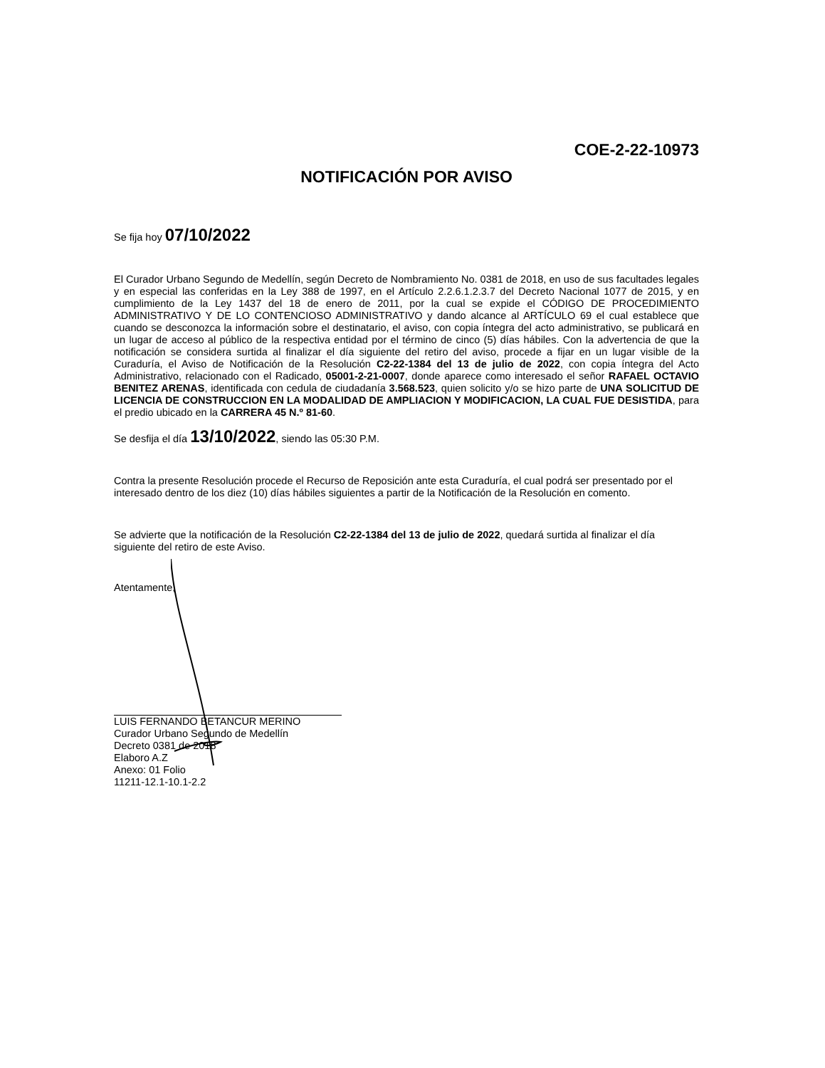COE-2-22-10973
NOTIFICACIÓN POR AVISO
Se fija hoy 07/10/2022
El Curador Urbano Segundo de Medellín, según Decreto de Nombramiento No. 0381 de 2018, en uso de sus facultades legales y en especial las conferidas en la Ley 388 de 1997, en el Artículo 2.2.6.1.2.3.7 del Decreto Nacional 1077 de 2015, y en cumplimiento de la Ley 1437 del 18 de enero de 2011, por la cual se expide el CÓDIGO DE PROCEDIMIENTO ADMINISTRATIVO Y DE LO CONTENCIOSO ADMINISTRATIVO y dando alcance al ARTÍCULO 69 el cual establece que cuando se desconozca la información sobre el destinatario, el aviso, con copia íntegra del acto administrativo, se publicará en un lugar de acceso al público de la respectiva entidad por el término de cinco (5) días hábiles. Con la advertencia de que la notificación se considera surtida al finalizar el día siguiente del retiro del aviso, procede a fijar en un lugar visible de la Curaduría, el Aviso de Notificación de la Resolución C2-22-1384 del 13 de julio de 2022, con copia íntegra del Acto Administrativo, relacionado con el Radicado, 05001-2-21-0007, donde aparece como interesado el señor RAFAEL OCTAVIO BENITEZ ARENAS, identificada con cedula de ciudadanía 3.568.523, quien solicito y/o se hizo parte de UNA SOLICITUD DE LICENCIA DE CONSTRUCCION EN LA MODALIDAD DE AMPLIACION Y MODIFICACION, LA CUAL FUE DESISTIDA, para el predio ubicado en la CARRERA 45 N.º 81-60.
Se desfija el día 13/10/2022, siendo las 05:30 P.M.
Contra la presente Resolución procede el Recurso de Reposición ante esta Curaduría, el cual podrá ser presentado por el interesado dentro de los diez (10) días hábiles siguientes a partir de la Notificación de la Resolución en comento.
Se advierte que la notificación de la Resolución C2-22-1384 del 13 de julio de 2022, quedará surtida al finalizar el día siguiente del retiro de este Aviso.
Atentamente,
LUIS FERNANDO BETANCUR MERINO
Curador Urbano Segundo de Medellín
Decreto 0381 de 2018
Elaboro A.Z
Anexo: 01 Folio
11211-12.1-10.1-2.2